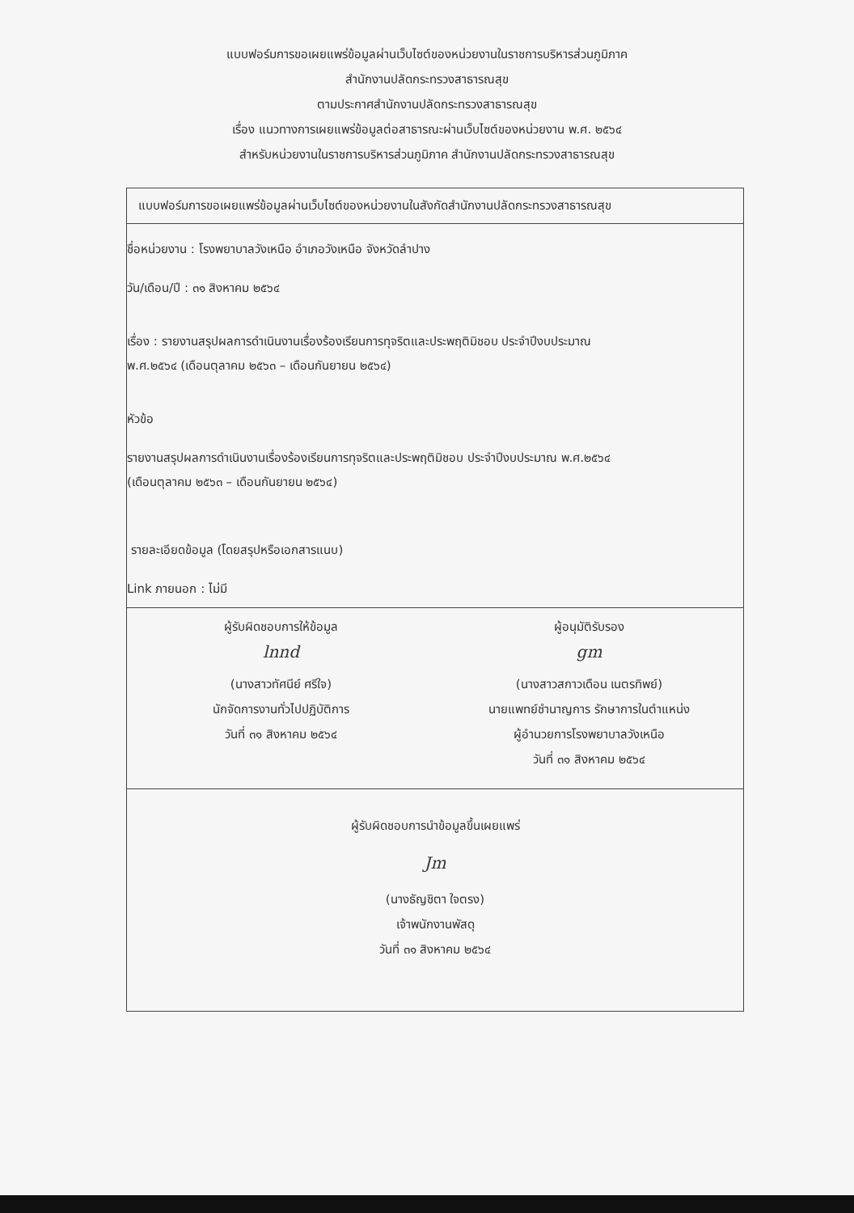แบบฟอร์มการขอเผยแพร่ข้อมูลผ่านเว็บไซต์ของหน่วยงานในราชการบริหารส่วนภูมิภาค
สำนักงานปลัดกระทรวงสาธารณสุข
ตามประกาศสำนักงานปลัดกระทรวงสาธารณสุข
เรื่อง แนวทางการเผยแพร่ข้อมูลต่อสาธารณะผ่านเว็บไซต์ของหน่วยงาน พ.ศ. ๒๕๖๔
สำหรับหน่วยงานในราชการบริหารส่วนภูมิภาค สำนักงานปลัดกระทรวงสาธารณสุข
แบบฟอร์มการขอเผยแพร่ข้อมูลผ่านเว็บไซต์ของหน่วยงานในสังกัดสำนักงานปลัดกระทรวงสาธารณสุข
ชื่อหน่วยงาน : โรงพยาบาลวังเหนือ อำเภอวังเหนือ จังหวัดลำปาง
วัน/เดือน/ปี : ๓๑ สิงหาคม ๒๕๖๔
เรื่อง : รายงานสรุปผลการดำเนินงานเรื่องร้องเรียนการทุจริตและประพฤติมิชอบ ประจำปีงบประมาณ
พ.ศ.๒๕๖๔ (เดือนตุลาคม ๒๕๖๓ – เดือนกันยายน ๒๕๖๔)
หัวข้อ
รายงานสรุปผลการดำเนินงานเรื่องร้องเรียนการทุจริตและประพฤติมิชอบ ประจำปีงบประมาณ พ.ศ.๒๕๖๔
(เดือนตุลาคม ๒๕๖๓ – เดือนกันยายน ๒๕๖๔)
รายละเอียดข้อมูล (โดยสรุปหรือเอกสารแนบ)
Link ภายนอก : ไม่มี
ผู้รับผิดชอบการให้ข้อมูล
lnnd
(นางสาวทัศนีย์ ศรีใจ)
นักจัดการงานทั่วไปปฏิบัติการ
วันที่ ๓๑ สิงหาคม ๒๕๖๔
ผู้อนุมัติรับรอง
gm
(นางสาวสกาวเดือน เนตรทิพย์)
นายแพทย์ชำนาญการ รักษาการในตำแหน่ง
ผู้อำนวยการโรงพยาบาลวังเหนือ
วันที่ ๓๑ สิงหาคม ๒๕๖๔
ผู้รับผิดชอบการนำข้อมูลขึ้นเผยแพร่
Jm
(นางธัญชิตา ใจตรง)
เจ้าพนักงานพัสดุ
วันที่ ๓๑ สิงหาคม ๒๕๖๔